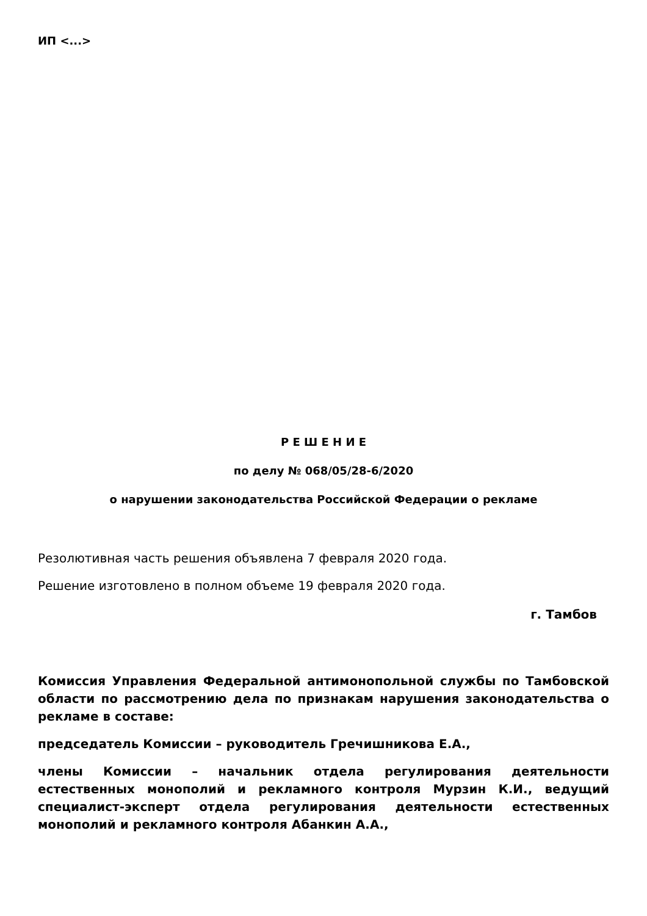ИП <...>
Р Е Ш Е Н И Е
по делу № 068/05/28-6/2020
о нарушении законодательства Российской Федерации о рекламе
Резолютивная часть решения объявлена 7 февраля 2020 года.
Решение изготовлено в полном объеме 19 февраля 2020 года.
г. Тамбов
Комиссия Управления Федеральной антимонопольной службы по Тамбовской области по рассмотрению дела по признакам нарушения законодательства о рекламе в составе:
председатель Комиссии – руководитель Гречишникова Е.А.,
члены Комиссии – начальник отдела регулирования деятельности естественных монополий и рекламного контроля Мурзин К.И., ведущий специалист-эксперт отдела регулирования деятельности естественных монополий и рекламного контроля Абанкин А.А.,